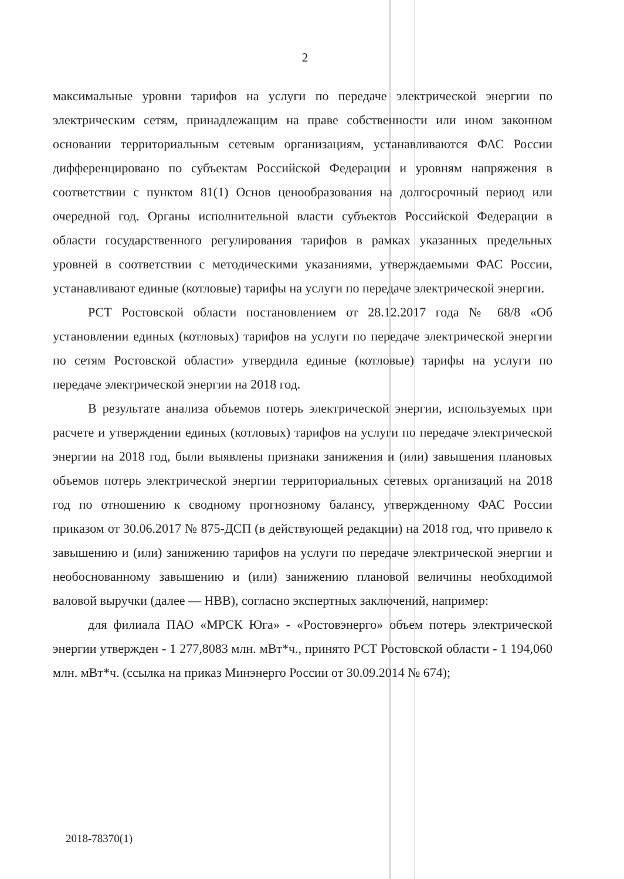2
максимальные уровни тарифов на услуги по передаче электрической энергии по электрическим сетям, принадлежащим на праве собственности или ином законном основании территориальным сетевым организациям, устанавливаются ФАС России дифференцировано по субъектам Российской Федерации и уровням напряжения в соответствии с пунктом 81(1) Основ ценообразования на долгосрочный период или очередной год. Органы исполнительной власти субъектов Российской Федерации в области государственного регулирования тарифов в рамках указанных предельных уровней в соответствии с методическими указаниями, утверждаемыми ФАС России, устанавливают единые (котловые) тарифы на услуги по передаче электрической энергии.
РСТ Ростовской области постановлением от 28.12.2017 года № 68/8 «Об установлении единых (котловых) тарифов на услуги по передаче электрической энергии по сетям Ростовской области» утвердила единые (котловые) тарифы на услуги по передаче электрической энергии на 2018 год.
В результате анализа объемов потерь электрической энергии, используемых при расчете и утверждении единых (котловых) тарифов на услуги по передаче электрической энергии на 2018 год, были выявлены признаки занижения и (или) завышения плановых объемов потерь электрической энергии территориальных сетевых организаций на 2018 год по отношению к сводному прогнозному балансу, утвержденному ФАС России приказом от 30.06.2017 № 875-ДСП (в действующей редакции) на 2018 год, что привело к завышению и (или) занижению тарифов на услуги по передаче электрической энергии и необоснованному завышению и (или) занижению плановой величины необходимой валовой выручки (далее — НВВ), согласно экспертных заключений, например:
для филиала ПАО «МРСК Юга» - «Ростовэнерго» объем потерь электрической энергии утвержден - 1 277,8083 млн. мВт*ч., принято РСТ Ростовской области - 1 194,060 млн. мВт*ч. (ссылка на приказ Минэнерго России от 30.09.2014 № 674);
2018-78370(1)